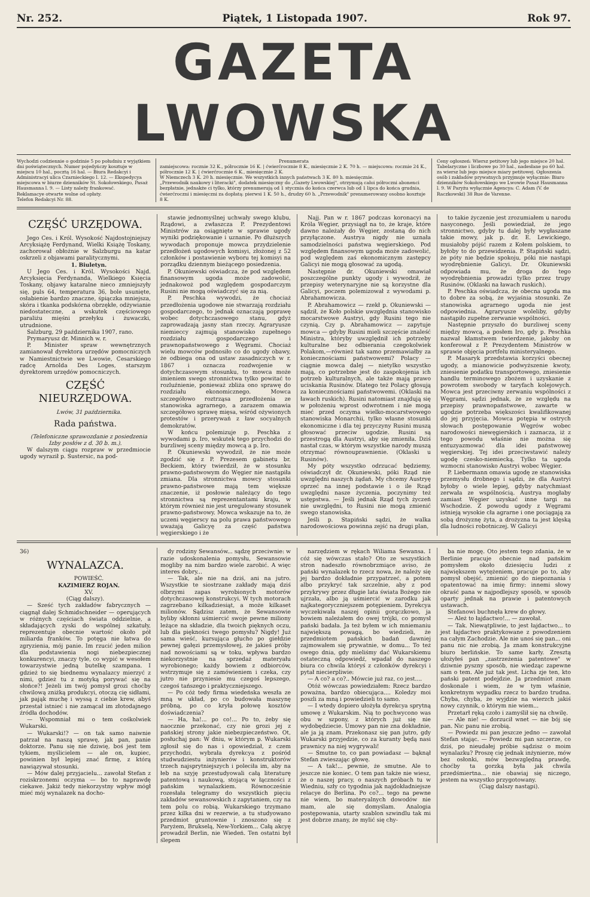Nr. 252. Piątek, 1 Listopada 1907. Rok 97.
GAZETA LWOWSKA
Wychodzi codziennie o godzinie 5 po południu z wyjątkiem dni poświątecznych. Numer pojedyńczy kosztuje w miejscu 10 hal., pocztą 16 hal. — Biura Redakcyi i Administracyi ulica Czarnieckiego l. 12. — Ekspedycya miejscowa w biurze dzienników St. Sokołowskiego, Pasaż Hausmanna l. 9. — Listy należy frankować.
Reklamacye otwarte wolne od opłaty.
Telefon Redakcyi Nr. 88.
Prenumerata
zamiejscowa: rocznie 32 K., półrocznie 16 K. | ćwierćrocznie 8 K., miesięcznie 2 K. 70 h. — miejscowa: rocznie 24 K., półrocznie 12 K. | ćwierćrocznie 6 K., miesięcznie 2 K.
W Niemczech 3 K. 20 h. miesięcznie. We wszystkich innych państwach 3 K. 80 h. miesięcznie.
„Przewodnik naukowy i literacki", dodatek miesięczny do „Gazety Lwowskiej", otrzymują całoi półroczni abonenci bezpłatnie, jednakże ci tylko, którzy prenumerują od 1 stycznia do końca czerwca lub od 1 lipca do końca grudnia, ćwierćroczni i miesięczni za dopłatą: pierwsi 1 K. 50 h., drudzy 60 h. „Przewodnik" prenumerowany osobno kosztuje 8 K.
Ceny ogłoszeń: Wiersz petitowy lub jego miejsce 20 hal. Tabelaryczne i liczbowe po 30 hal., nadesłane po 60 hal. za wiersz lub jego miejsce miary petitowej. Ogłoszenia osób i zakładów prywatnych przyjmuje wyłącznie: Biuro dzienników Sokołowskiego we Lwowie Pasaż Hausmanna l. 9. W Paryżu wyłącznie Agencya: C. Adam (V. de Raczkowski) 38 Rue de Varenne.
CZĘŚĆ URZĘDOWA.
Jego Ces. i Król. Wysokość Najdostojniejszy Arcyksiążę Ferdynand, Wielki Książę Toskany, zachorował obłożnie w Salzburgu na katar oskrzeli z objawami paralitycznymi.
1. Biuletyn.
U Jego Ces. i Król. Wysokości Najd. Arcyksięcia Ferdynanda, Wielkiego Księcia Toskany, objawy kataralne nieco zmniejszyły się, puls 64, temperatura 36, bole usunięte, osłabienie bardzo znaczne, śpiączka mniejsza, skóra i tkanka podskórna obrzękłe, odżywianie niedostateczne, a wskutek częściowego paraliżu mięśni przełyku i żuwaczki, utrudnione.
Salzburg, 29 października 1907, rano.
Prymaryusz dr. Minnich w. r.
P. Minister spraw wewnętrznych zamianował dyrektora urzędów pomocniczych w Namiestnictwie we Lwowie, Cesarskiego radcę Arnolda Des Loges, starszym dyrektorem urzędów pomocniczych.
CZĘŚĆ NIEURZĘDOWA.
Lwów, 31 października.
Rada państwa.
(Telefoniczne sprawozdanie z posiedzenia Izby posłów z d. 30 b. m.).
W dalszym ciągu rozpraw w przedmiocie ugody wyraził p. Sustersic, na pod-
stawie jednomyślnej uchwały swego klubu, Rządowi, a zwłaszcza P. Prezydentowi Ministrów za osiągnięte w sprawie ugody wyniki podziękowanie i uznanie. Po dłuższych wywodach proponuje mowca przydzielenie przedłożeń ugodowych komisyi, złożonej z 52 członków i postawienie wyboru tej komisyi na porządku dziennym bieżącego posiedzenia.
P. Okuniewski oświadcza, że pod względem finansowym ugoda może zadowolić, jednakowoż pod względem gospodarczym Rusini nie mogą oświadczyć się za nią.
P. Peschka wywodzi, że chociaż przedłożenia ugodowe nie stwarzają rozdziału gospodarczego, to jednak oznaczają poprawę wobec dotychczasowego stanu, gdyż zaprowadzają jasny stan rzeczy. Agraryusze niemieccy zajmują stanowisko zupełnego rozdziału gospodarczego i prawnopaństwowego z Węgrami. Chociaż wielu mowców podnosiło co do ugody obawy, że odbiega ona od ustaw zasadniczych w r. 1867 i oznacza rozdwojenie w dotychczasowym stosunku, to mowca może imieniem swego stronnictwa tylko powitać to rozluźnienie, ponieważ zbliża ono sprawę do rozdziału ekonomicznego. Mowca szczegółowo roztrząsa przedłożenia ze stanowiska agrarnego, a zarazem omawia szczegółowo sprawę mięsa, wśród ożywionych protestów i przerywań z ław socyalnych demokratów.
W końcu polemizuje p. Peschka z wywodami p. Iro, wskutek tego przychodzi do burzliwej sceny między mowcą a p. Iro.
P. Okuniewski wywodził, że nie może zgodzić się z P. Prezesem gabinetu br. Beckiem, który twierdził, że w stosunku prawno-państwowym do Węgier nie nastąpiła zmiana. Dla stronnictwa mowcy stosunki prawno-państwowe mają tem większe znaczenie, iż posłowie należący do tego stronnictwa są reprezentantami kraju, w którym również nie jest uregulowany stosunek prawno-państwowy. Mowca wskazuje na to, że uczeni węgierscy na polu prawa państwowego uważają Galicyę za część państwa węgierskiego i że
Najj. Pan w r. 1867 podczas koronacyi na Króla Węgier, przysiągł na to, że kraje, które dawno należały do Węgier, zostaną do nich przyłączone. Austrya nigdy nie uznała samodzielności państwa węgierskiego. Pod względem finansowym ugoda może zadowolić, pod względem zaś ekonomicznym zastępcy Galicyi nie mogą głosować za ugodą.
Następnie dr. Okuniewski omawiał poszczególne punkty ugody i wywodził, że przepisy weterynaryjne nie są korzystne dla Galicyi, poczem polemizował z wywodami p. Abrahamowicza.
P. Abrahamowicz — rzekł p. Okuniewski — sądził, że Koło polskie uwzględnia stanowisko mocarstwowe Austryi, gdy Rusini tego nie czynią. Czy p. Abrahamowicz — zapytuje mowca — gdyby Rusini mieli szczęście znaleść Ministra, któryby uwzględnił ich potrzeby kulturalne bez odbierania czegokolwiek Polakom,—również tak samo przemawiałby za koniecznościami państwowemi? Polacy — ciągnie mowca dalej — nietylko wszystko mają, co potrzebne jest do zaspokojenia ich potrzeb kulturalnych, ale także mają prawo uciskania Rusinów. Dlatego też Polacy głosują za koniecznościami państwowemi. (Oklaski na ławach ruskich). Rusini natomiast znajdują się w położeniu wprost odwrotnem i nie mogą mieć przed oczyma wielko-mocarstwowego stanowiska Monarchii, tylko własne stosunki ekonomiczne i dla tej przyczyny Rusini muszą głosować przeciw ugodzie. Rusini są przestrogą dla Austryi, aby się zmieniła. Dziś nastał czas, w którym wszystkie narody muszą otrzymać równouprawnienie. (Oklaski u Rusinów).
My póty wszystko odrzucać będziemy, oświadczył dr. Okuniewski, póki Rząd nie uwzględni naszych żądań. My chcemy Austryę oprzeć na innej podstawie i o ile Rząd uwzględni nasze życzenia, poczynimy też ustępstwa. — Jeśli jednak Rząd tych życzeń nie uwzględni, to Rusini nie mogą zmienić swego stanowiska.
Jeśli p. Stapiński sądzi, że walka narodowościowa powinna zejść na drugi plan,
to takie życzenie jest zrozumiałem u narodu nasyconego. Jeśli powiedział, że jego stronnictwo, gdyby tu dalej były wygłaszane takie mowy, jak p. dr. E. Lewickiego, musiałoby pójść razem z Kołem polskiem, to byłoby to do przewidzenia. P. Stapiński sądzi, że póty nie będzie spokoju, póki nie nastąpi wyodrębnienie Galicyi. Dr. Okuniewski odpowiada mu, że droga do tego wyodrębnienia prowadzi tylko przez trupy Rusinów. (Oklaski na ławach ruskich).
P. Peschka oświadcza, że obecna ugoda ma to dobre za sobą, że wyjaśnia stosunki. Ze stanowiska agrarnego ugoda nie jest odpowiednia. Agraryusze woleliby, gdyby nastąpiło zupełne zerwanie wspólności.
Następnie przyszło do burzliwej sceny między mowcą, a posłem Iro, gdy p. Peschka nazwał kłamstwem twierdzenie, jakoby on konferował z P. Prezydentem Ministrów w sprawie objęcia portfelu ministeryalnego.
P. Masaryk przedstawia korzyści obecnej ugody, a mianowicie podwyższenie kwoty, zniesienie podatku transportowego, zniesienie handlu terminowego zbożem i uzyskanie z powrotem swobody w taryfach kolejowych. Mowca jest przeciwny zerwaniu wspólności z Węgrami, sądzi jednak, że ze względu na przepisy prawnopaństwowe, zawarte w ugodzie potrzeba większości kwalifikowanej do jej przyjęcia. Mowca potępia w ostrych słowach postępowanie Węgrów wobec narodowości niewęgierskich i zaznacza, iż z tego powodu właśnie nie można się entuzyazmować dla idei państwowej węgierskiej. Tej idei przeciwstawić należy ugodę czesko-niemiecką. Tylko ta ugoda wzmocni stanowisko Austryi wobec Węgier.
P. Liebermann omawia ugodę ze stanowiska przemysłu drobnego i sądzi, że dla Austryi byłoby o wiele lepiej, gdyby natychmiast zerwała ze wspólnością. Austrya mogłaby zamiast Węgier uzyskać inne targi na Wschodzie. Z powodu ugody z Węgrami istnieją wysokie cła agrarne i one pociągają za sobą drożyznę żyta, a drożyzna ta jest klęską dla ludności robotniczej. W Galicyi
36)
WYNALAZCA.
POWIEŚĆ.
KAZIMIERZ ROJAN.
XV.
(Ciąg dalszy).
— Sześć tych zakładów fabrycznych — ciągnął dalej Schmidschneider — operujących w różnych częściach świata oddzielnie, a składających zyski do wspólnej szkatuły, reprezentuje obecnie wartość około pół miliarda franków. To potęga nie łatwa do zgryzienia, mój panie. Im rzucić jeden milion dla podstawienia nogi niebezpiecznej konkurencyi, znaczy tyle, co wypić w wesołem towarzystwie jedną butelkę szampana. I gdzież to się biednemu wynalazcy mierzyć z nimi, gdzież tu z motyką porywać się na słońce?! Jeżeli im twój pomysł grozi choćby chwilową zniżką produkcyi, otoczą cię sidłami, jak pająk muchę i wyssą z ciebie krew, abyś przestał istnieć i nie zamącał im złotodajnego źródła dochodów.
— Wspomniał mi o tem cośkolwiek Wukarski.
— Wukarski!? — on tak samo naiwnie patrzał na naszą sprawę, jak pan, panie doktorze. Panu się nie dziwię, boś jest tem tykiem, myślicielem — ale on, kupiec, powinien był lepiej znać firmę, z którą nawiązywał stosunki.
— Mów dalej przyjacielu... zawołał Stefan z roziskrzonemi oczyma — bo to naprawdę ciekawe. Jakiż tedy niekorzystny wpływ mógł mieć mój wynalazek na docho-
dy rodziny Sewansów... sądzę przeciwnie: w razie udoskonalenia pomysłu, Sewansowie mogliby na nim bardzo wiele zarobić. A więc interes dobry...
— Tak, ale nie na dziś, ani na jutro. Wszystkie te siostrzane zakłady mają dziś olbrzymi zapas wyrobionych motorów dotychczasowej konstrukcyi. W tych motorach zagrzebano kilkadziesiąt, a może kilkaset milionów. Sądzisz zatem, że Sewansowie byliby skłonni uśmiercić swoje pewne miliony leżące na składzie, dla twoich pięknych oczu, lub dla piękności twego pomysłu? Nigdy! Już sama wieść, kursująca głucho po giełdzie pewnej gałęzi przemysłowej, że jakieś próby nad nowościami są w toku, wpływa bardzo niekorzystnie na sprzedaż materyału wyrobionego; każdy bowiem z odbiorców, wstrzymuje się z zamówieniem i czeka, czy jutro nie przyniesie mu czegoś lepszego, czegoś tańszego i praktyczniejszego.
— Po cóż tedy firma wiedeńska weszła ze mną w układ, po co budowała maszynę próbną, po co kryła połowę kosztów doświadczenia?
— Ha, ha!... po co!... Po to, żeby się naocznie przekonać, czy nie grozi jej z pańskiej strony jakie niebezpieczeństwo. Ot, posłuchaj pan: W dniu, w którym p. Wukarski zgłosił się do nas i opowiedział, z czem przychodzi, wybrała dyrekcya z pośród studwudziestu inżynierów i konstruktorów trzech najsprytniejszych i poleciła im, aby na łeb na szyję przestudyowali całą literaturę patentową i naukową, stojącą w łączności z pańskim wynalazkiem. Równocześnie rozesłała telegramy do wszystkich pięciu zakładów sewansowskich z zapytaniem, czy na tem polu co robią. Wukarskiego trzymano przez kilka dni w rezerwie, a tu studyowano przedmiot gruntownie i znoszono się z Paryżem, Brukselą, New-Yorkiem... Całą akcyę prowadził Berlin, nie Wiedeń. Ten ostatni był ślepem
narzędziem w rękach Wiliama Sewansa. I cóż się wówczas stało? Oto ze wszystkich stron nadeszło równobrzmiące aviso, że pański wynalazek to rzecz nowa, że należy się jej bardzo dokładnie przypatrzeć, a potem albo przykryć tak szczelnie, aby z pod przykrywy przez długie lata świata Bożego nie ujrzała, albo ją uśmiercić w zarodku jak najkategoryczniejszem potępieniem. Dyrekcya wyczekiwała naszej opinii gorączkowo, ja bowiem należałem do owej trójki, co pomysł pański badała. Ja też byłem w ich mniemaniu największą powagą, bo wiedzieli, że przedmiotem pańskich badań dawniej zajmowałem się prywatnie, w domu... To też owego dnia, gdy mieliśmy dać Wukarskiemu ostateczną odpowiedź, wpadał do naszego biura co chwila któryś z członków dyrekcyi i pytał niecierpliwie:
— A co? a co?.. Mówcie już raz, co jest....
Otóż wówczas powiedziałem: Rzecz bardzo poważna, bardzo obiecująca.... Koledzy moi poszli za mną i powiedzieli to samo.
— I wtedy dopiero ułożyła dyrekcya sprytną umowę z Wukarskim. Nią to pochwycono was obu w szpony, z których już się nie wydobędziecie. Umowy pan nie zna dokładnie, ale ja ją znam. Przekonasz się pan jutro, gdy Wukarski przyjedzie, co za kuranty będą nasi prawnicy na niej wygrywali!
— Smutne to, co pan powiadasz — bąknął Stefan zwieszając głowę.
— A tak!... pewnie, że smutne. Ale to jeszcze nie koniec. O tem pan także nie wiesz, że o naszej pracy, o naszych próbach tu w Wiedniu, szły co tygodnia jak najdokładniejsze relacye do Berlina. Po co?... tego na pewne nie wiem, bo materyalnych dowodów nie mam, ale się domyślam. Analogia postępowania, utarty szablon szwindlu tak mi jest dobrze znany, że mylić się chy-
ba nie mogę. Oto jestem tego zdania, że w Berlinie pracuje obecnie nad pańskim pomysłem około dziesięciu ludzi z największem wytężeniem, pracuje po to, aby pomysł obejść, zmienić go do niepoznania i opatentować na imię firmy: innemi słowy okraść pana w najpodlejszy sposób, w sposób oparty jednak na prawie i patentowych ustawach.
Stefanowi buchnęła krew do głowy.
— Ależ to łajdactwo!... — zawołał.
— Tak. Niewątpliwie, to jest łajdactwo... to jest łajdactwo praktykowane z powodzeniem na całym Zachodzie. Ale nie unoś się pan... oni panu nic nie zrobią. Ja znam konstrukcyjne biuro berlińskie. To same karły. Zresztą ułożyłeś pan „zastrzeżenia patentowe" w dziwnie pyszny sposób, nie wiedząc zapewne sam o tem. Ale już tak jest. Licha zje ten, kto pański patent podejdzie. Ja przedmiot znam doskonale i wiem, że w tym właśnie, konkretnym wypadku rzecz to bardzo trudna. Chyba, chyba, że wyjdzie na wierzch jakiś nowy czynnik, o którym nie wiem...
Przetarł ręką czoło i zamyślił się na chwilę.
— Ale nie! — dorzucił wnet — nie bój się pan. Nic panu nie zrobią.
— Powiedz mi pan jeszcze jedno — zawołał Stefan stając. — Powiedz mi pan szczerze, co dziś, po nieudałej próbie sądzisz o moim wynalazku? Proszę cię jednak inżynierze, mów bez osłonki, mów bezwzględną prawdę, choćby ta gorzką była jak chwila przedśmiertna... nie obawiaj się niczego, jestem na wszystko przygotowany.
(Ciąg dalszy nastąpi).